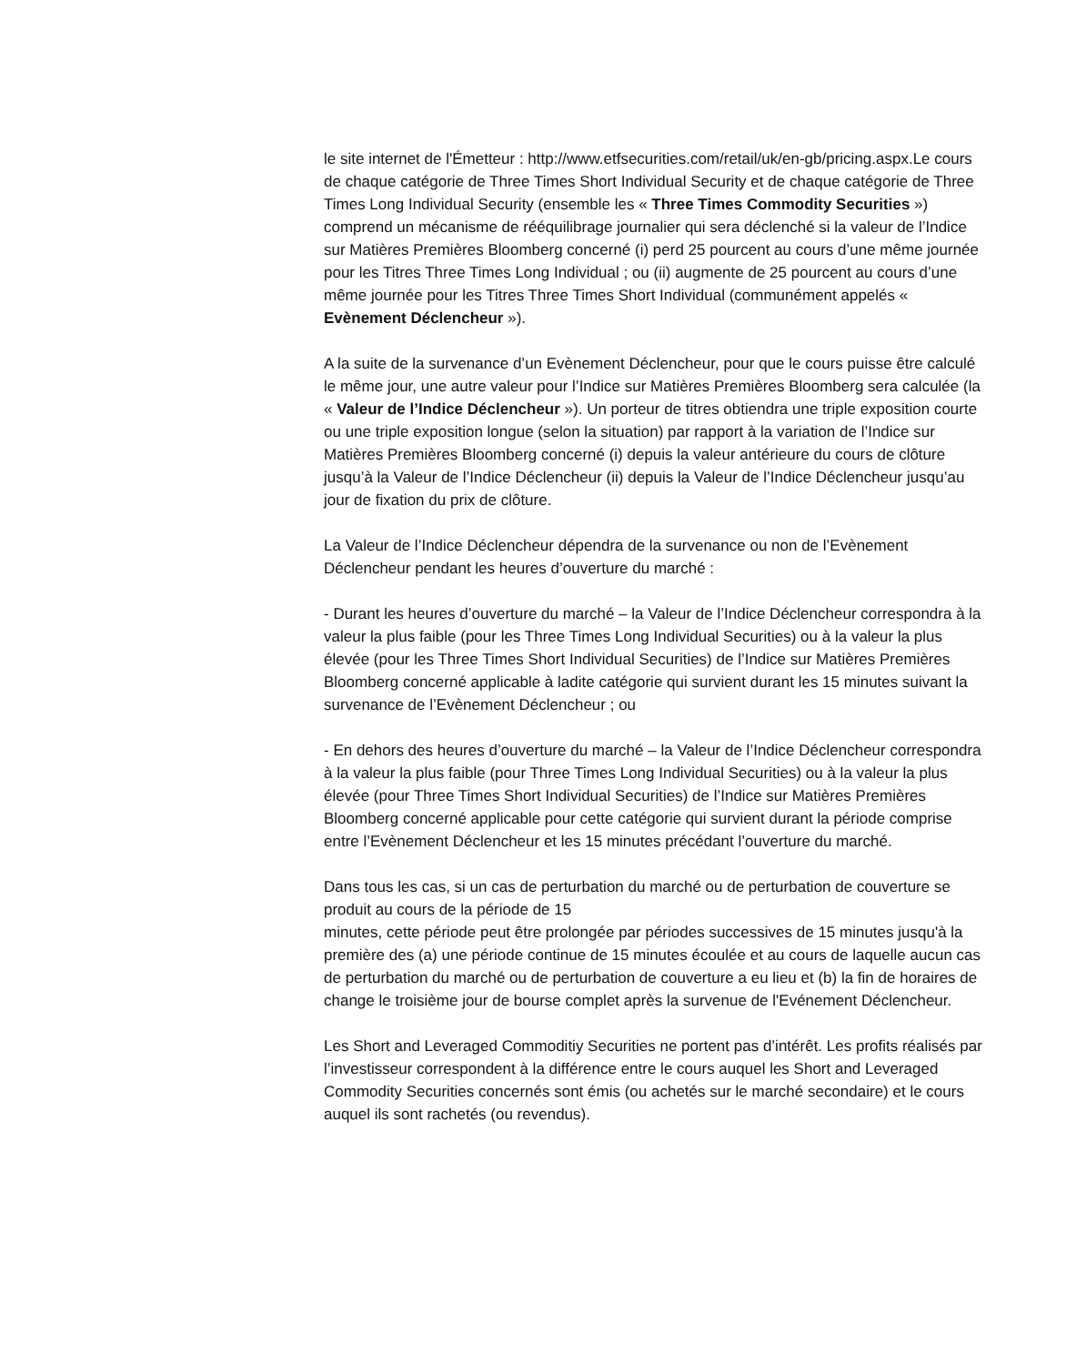le site internet de l'Émetteur : http://www.etfsecurities.com/retail/uk/en-gb/pricing.aspx.Le cours de chaque catégorie de Three Times Short Individual Security et de chaque catégorie de Three Times Long Individual Security (ensemble les « Three Times Commodity Securities ») comprend un mécanisme de rééquilibrage journalier qui sera déclenché si la valeur de l’Indice sur Matières Premières Bloomberg concerné (i) perd 25 pourcent au cours d’une même journée pour les Titres Three Times Long Individual ; ou (ii) augmente de 25 pourcent au cours d’une même journée pour les Titres Three Times Short Individual (communément appelés « Evènement Déclencheur »).
A la suite de la survenance d’un Evènement Déclencheur, pour que le cours puisse être calculé le même jour, une autre valeur pour l’Indice sur Matières Premières Bloomberg sera calculée (la « Valeur de l’Indice Déclencheur »). Un porteur de titres obtiendra une triple exposition courte ou une triple exposition longue (selon la situation) par rapport à la variation de l’Indice sur Matières Premières Bloomberg concerné (i) depuis la valeur antérieure du cours de clôture jusqu’à la Valeur de l’Indice Déclencheur (ii) depuis la Valeur de l’Indice Déclencheur jusqu’au jour de fixation du prix de clôture.
La Valeur de l’Indice Déclencheur dépendra de la survenance ou non de l’Evènement Déclencheur pendant les heures d’ouverture du marché :
- Durant les heures d’ouverture du marché – la Valeur de l’Indice Déclencheur correspondra à la valeur la plus faible (pour les Three Times Long Individual Securities) ou à la valeur la plus élevée (pour les Three Times Short Individual Securities) de l’Indice sur Matières Premières Bloomberg concerné applicable à ladite catégorie qui survient durant les 15 minutes suivant la survenance de l’Evènement Déclencheur ; ou
- En dehors des heures d’ouverture du marché – la Valeur de l’Indice Déclencheur correspondra à la valeur la plus faible (pour Three Times Long Individual Securities) ou à la valeur la plus élevée (pour Three Times Short Individual Securities) de l’Indice sur Matières Premières Bloomberg concerné applicable pour cette catégorie qui survient durant la période comprise entre l’Evènement Déclencheur et les 15 minutes précédant l’ouverture du marché.
Dans tous les cas, si un cas de perturbation du marché ou de perturbation de couverture se produit au cours de la période de 15
minutes, cette période peut être prolongée par périodes successives de 15 minutes jusqu'à la première des (a) une période continue de 15 minutes écoulée et au cours de laquelle aucun cas de perturbation du marché ou de perturbation de couverture a eu lieu et (b) la fin de horaires de change le troisième jour de bourse complet après la survenue de l'Evénement Déclencheur.
Les Short and Leveraged Commoditiy Securities ne portent pas d’intérêt. Les profits réalisés par l’investisseur correspondent à la différence entre le cours auquel les Short and Leveraged Commodity Securities concernés sont émis (ou achetés sur le marché secondaire) et le cours auquel ils sont rachetés (ou revendus).